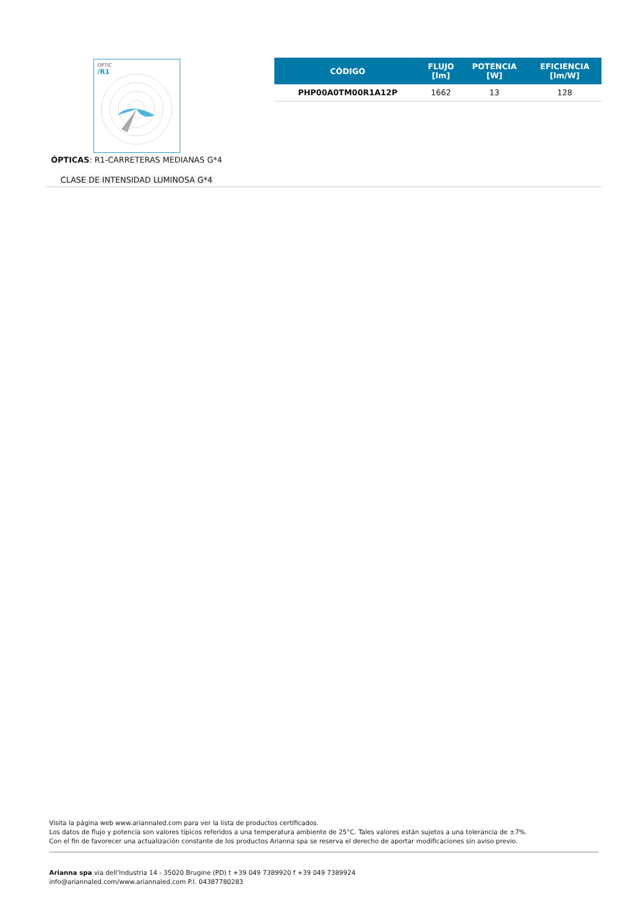OPTIC
/R1
ÓPTICAS: R1-CARRETERAS MEDIANAS G*4
CLASE DE INTENSIDAD LUMINOSA G*4
| CÓDIGO | FLUJO [lm] | POTENCIA [W] | EFICIENCIA [lm/W] |
| --- | --- | --- | --- |
| PHP00A0TM00R1A12P | 1662 | 13 | 128 |
Visita la página web www.ariannaled.com para ver la lista de productos certificados.
Los datos de flujo y potencia son valores típicos referidos a una temperatura ambiente de 25°C. Tales valores están sujetos a una tolerancia de ±7%.
Con el fin de favorecer una actualización constante de los productos Arianna spa se reserva el derecho de aportar modificaciones sin aviso previo.
Arianna spa via dell’Industria 14 - 35020 Brugine (PD) t +39 049 7389920 f +39 049 7389924
info@ariannaled.com/www.ariannaled.com P.I. 04387780283